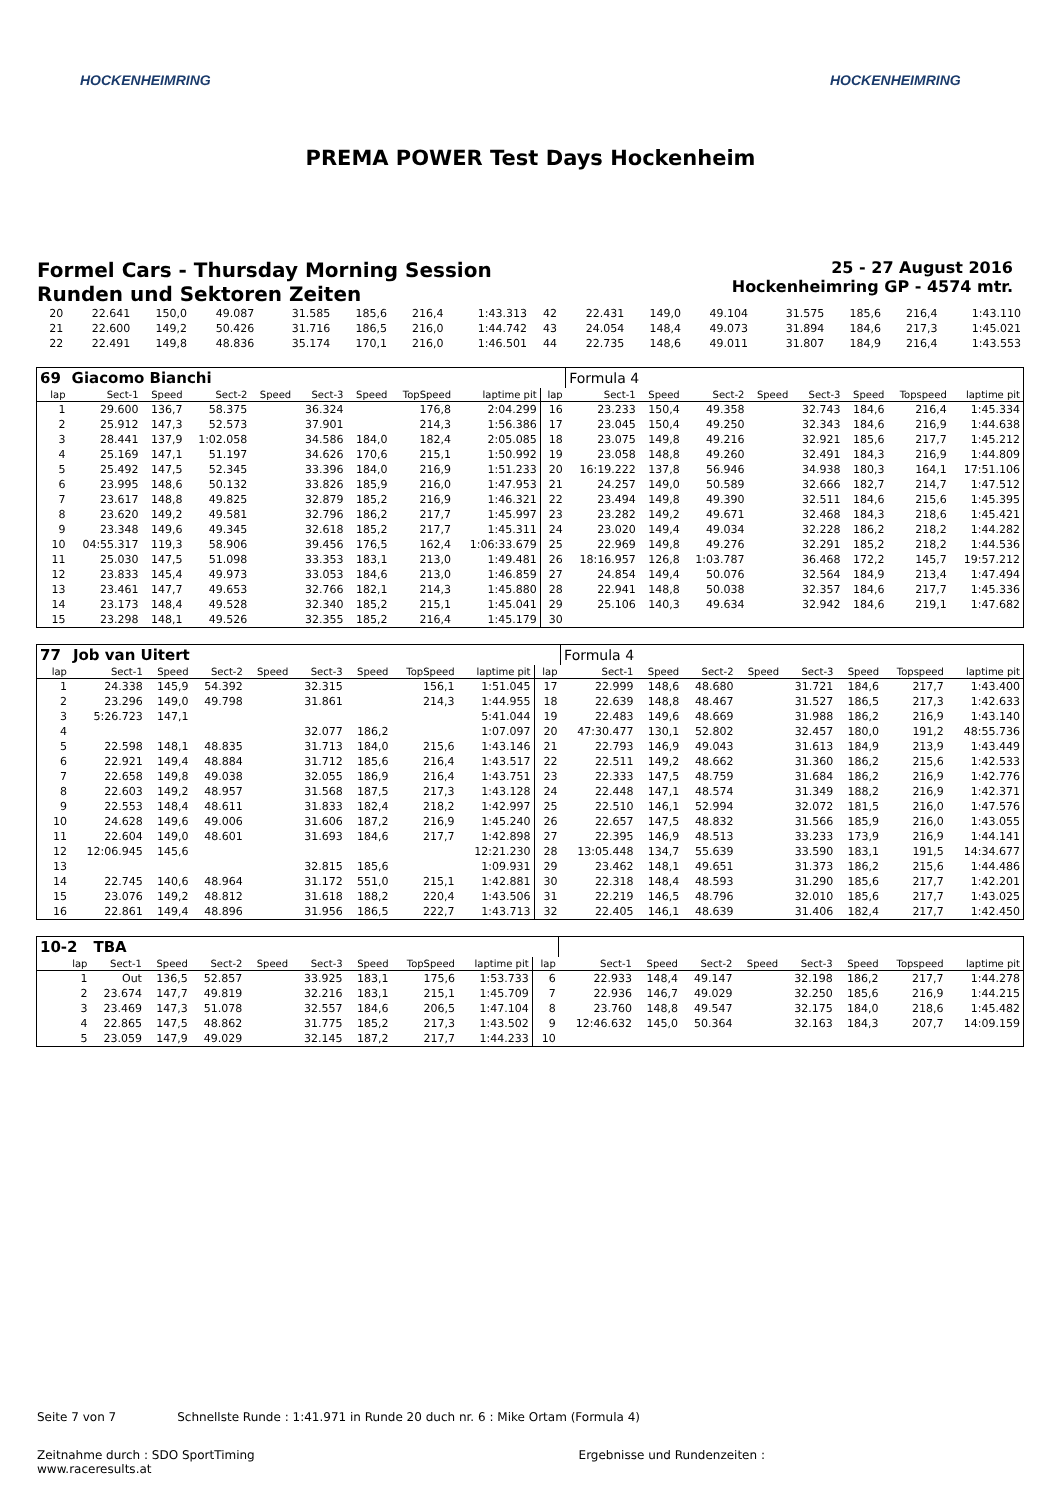HOCKENHEIMRING HOCKENHEIMRING
PREMA POWER Test Days Hockenheim
Formel Cars - Thursday Morning Session
Runden und Sektoren Zeiten
25 - 27 August 2016
Hockenheimring GP - 4574 mtr.
| 20 | 22.641 | 150,0 | 49.087 | | 31.585 | 185,6 | 216,4 | 1:43.313 | 42 | 22.431 | 149,0 | 49.104 | | 31.575 | 185,6 | 216,4 | 1:43.110 |
| 21 | 22.600 | 149,2 | 50.426 | | 31.716 | 186,5 | 216,0 | 1:44.742 | 43 | 24.054 | 148,4 | 49.073 | | 31.894 | 184,6 | 217,3 | 1:45.021 |
| 22 | 22.491 | 149,8 | 48.836 | | 35.174 | 170,1 | 216,0 | 1:46.501 | 44 | 22.735 | 148,6 | 49.011 | | 31.807 | 184,9 | 216,4 | 1:43.553 |
| 69 | Giacomo Bianchi | | | | | | | | | Formula 4 | | | | | | | |
| lap | Sect-1 | Speed | Sect-2 | Speed | Sect-3 | Speed | TopSpeed | laptime pit | lap | Sect-1 | Speed | Sect-2 | Speed | Sect-3 | Speed | Topspeed | laptime pit |
| 1 | 29.600 | 136,7 | 58.375 | | 36.324 | | 176,8 | 2:04.299 | 16 | 23.233 | 150,4 | 49.358 | | 32.743 | 184,6 | 216,4 | 1:45.334 |
| 2 | 25.912 | 147,3 | 52.573 | | 37.901 | | 214,3 | 1:56.386 | 17 | 23.045 | 150,4 | 49.250 | | 32.343 | 184,6 | 216,9 | 1:44.638 |
| 3 | 28.441 | 137,9 | 1:02.058 | | 34.586 | 184,0 | 182,4 | 2:05.085 | 18 | 23.075 | 149,8 | 49.216 | | 32.921 | 185,6 | 217,7 | 1:45.212 |
| 4 | 25.169 | 147,1 | 51.197 | | 34.626 | 170,6 | 215,1 | 1:50.992 | 19 | 23.058 | 148,8 | 49.260 | | 32.491 | 184,3 | 216,9 | 1:44.809 |
| 5 | 25.492 | 147,5 | 52.345 | | 33.396 | 184,0 | 216,9 | 1:51.233 | 20 | 16:19.222 | 137,8 | 56.946 | | 34.938 | 180,3 | 164,1 | 17:51.106 |
| 6 | 23.995 | 148,6 | 50.132 | | 33.826 | 185,9 | 216,0 | 1:47.953 | 21 | 24.257 | 149,0 | 50.589 | | 32.666 | 182,7 | 214,7 | 1:47.512 |
| 7 | 23.617 | 148,8 | 49.825 | | 32.879 | 185,2 | 216,9 | 1:46.321 | 22 | 23.494 | 149,8 | 49.390 | | 32.511 | 184,6 | 215,6 | 1:45.395 |
| 8 | 23.620 | 149,2 | 49.581 | | 32.796 | 186,2 | 217,7 | 1:45.997 | 23 | 23.282 | 149,2 | 49.671 | | 32.468 | 184,3 | 218,6 | 1:45.421 |
| 9 | 23.348 | 149,6 | 49.345 | | 32.618 | 185,2 | 217,7 | 1:45.311 | 24 | 23.020 | 149,4 | 49.034 | | 32.228 | 186,2 | 218,2 | 1:44.282 |
| 10 | 04:55.317 | 119,3 | 58.906 | | 39.456 | 176,5 | 162,4 | 1:06:33.679 | 25 | 22.969 | 149,8 | 49.276 | | 32.291 | 185,2 | 218,2 | 1:44.536 |
| 11 | 25.030 | 147,5 | 51.098 | | 33.353 | 183,1 | 213,0 | 1:49.481 | 26 | 18:16.957 | 126,8 | 1:03.787 | | 36.468 | 172,2 | 145,7 | 19:57.212 |
| 12 | 23.833 | 145,4 | 49.973 | | 33.053 | 184,6 | 213,0 | 1:46.859 | 27 | 24.854 | 149,4 | 50.076 | | 32.564 | 184,9 | 213,4 | 1:47.494 |
| 13 | 23.461 | 147,7 | 49.653 | | 32.766 | 182,1 | 214,3 | 1:45.880 | 28 | 22.941 | 148,8 | 50.038 | | 32.357 | 184,6 | 217,7 | 1:45.336 |
| 14 | 23.173 | 148,4 | 49.528 | | 32.340 | 185,2 | 215,1 | 1:45.041 | 29 | 25.106 | 140,3 | 49.634 | | 32.942 | 184,6 | 219,1 | 1:47.682 |
| 15 | 23.298 | 148,1 | 49.526 | | 32.355 | 185,2 | 216,4 | 1:45.179 | 30 | | | | | | | | |
| 77 | Job van Uitert | | | | | | | | | Formula 4 | | | | | | | |
| lap | Sect-1 | Speed | Sect-2 | Speed | Sect-3 | Speed | TopSpeed | laptime pit | lap | Sect-1 | Speed | Sect-2 | Speed | Sect-3 | Speed | Topspeed | laptime pit |
| 1 | 24.338 | 145,9 | 54.392 | | 32.315 | | 156,1 | 1:51.045 | 17 | 22.999 | 148,6 | 48.680 | | 31.721 | 184,6 | 217,7 | 1:43.400 |
| 2 | 23.296 | 149,0 | 49.798 | | 31.861 | | 214,3 | 1:44.955 | 18 | 22.639 | 148,8 | 48.467 | | 31.527 | 186,5 | 217,3 | 1:42.633 |
| 3 | 5:26.723 | 147,1 | | | | | | 5:41.044 | 19 | 22.483 | 149,6 | 48.669 | | 31.988 | 186,2 | 216,9 | 1:43.140 |
| 4 | | | | | 32.077 | 186,2 | | 1:07.097 | 20 | 47:30.477 | 130,1 | 52.802 | | 32.457 | 180,0 | 191,2 | 48:55.736 |
| 5 | 22.598 | 148,1 | 48.835 | | 31.713 | 184,0 | 215,6 | 1:43.146 | 21 | 22.793 | 146,9 | 49.043 | | 31.613 | 184,9 | 213,9 | 1:43.449 |
| 6 | 22.921 | 149,4 | 48.884 | | 31.712 | 185,6 | 216,4 | 1:43.517 | 22 | 22.511 | 149,2 | 48.662 | | 31.360 | 186,2 | 215,6 | 1:42.533 |
| 7 | 22.658 | 149,8 | 49.038 | | 32.055 | 186,9 | 216,4 | 1:43.751 | 23 | 22.333 | 147,5 | 48.759 | | 31.684 | 186,2 | 216,9 | 1:42.776 |
| 8 | 22.603 | 149,2 | 48.957 | | 31.568 | 187,5 | 217,3 | 1:43.128 | 24 | 22.448 | 147,1 | 48.574 | | 31.349 | 188,2 | 216,9 | 1:42.371 |
| 9 | 22.553 | 148,4 | 48.611 | | 31.833 | 182,4 | 218,2 | 1:42.997 | 25 | 22.510 | 146,1 | 52.994 | | 32.072 | 181,5 | 216,0 | 1:47.576 |
| 10 | 24.628 | 149,6 | 49.006 | | 31.606 | 187,2 | 216,9 | 1:45.240 | 26 | 22.657 | 147,5 | 48.832 | | 31.566 | 185,9 | 216,0 | 1:43.055 |
| 11 | 22.604 | 149,0 | 48.601 | | 31.693 | 184,6 | 217,7 | 1:42.898 | 27 | 22.395 | 146,9 | 48.513 | | 33.233 | 173,9 | 216,9 | 1:44.141 |
| 12 | 12:06.945 | 145,6 | | | | | | 12:21.230 | 28 | 13:05.448 | 134,7 | 55.639 | | 33.590 | 183,1 | 191,5 | 14:34.677 |
| 13 | | | | | 32.815 | 185,6 | | 1:09.931 | 29 | 23.462 | 148,1 | 49.651 | | 31.373 | 186,2 | 215,6 | 1:44.486 |
| 14 | 22.745 | 140,6 | 48.964 | | 31.172 | 551,0 | 215,1 | 1:42.881 | 30 | 22.318 | 148,4 | 48.593 | | 31.290 | 185,6 | 217,7 | 1:42.201 |
| 15 | 23.076 | 149,2 | 48.812 | | 31.618 | 188,2 | 220,4 | 1:43.506 | 31 | 22.219 | 146,5 | 48.796 | | 32.010 | 185,6 | 217,7 | 1:43.025 |
| 16 | 22.861 | 149,4 | 48.896 | | 31.956 | 186,5 | 222,7 | 1:43.713 | 32 | 22.405 | 146,1 | 48.639 | | 31.406 | 182,4 | 217,7 | 1:42.450 |
| 10-2 | TBA | | | | | | | | | | | | | | | | |
| lap | Sect-1 | Speed | Sect-2 | Speed | Sect-3 | Speed | TopSpeed | laptime pit | lap | Sect-1 | Speed | Sect-2 | Speed | Sect-3 | Speed | Topspeed | laptime pit |
| 1 | Out | 136,5 | 52.857 | | 33.925 | 183,1 | 175,6 | 1:53.733 | 6 | 22.933 | 148,4 | 49.147 | | 32.198 | 186,2 | 217,7 | 1:44.278 |
| 2 | 23.674 | 147,7 | 49.819 | | 32.216 | 183,1 | 215,1 | 1:45.709 | 7 | 22.936 | 146,7 | 49.029 | | 32.250 | 185,6 | 216,9 | 1:44.215 |
| 3 | 23.469 | 147,3 | 51.078 | | 32.557 | 184,6 | 206,5 | 1:47.104 | 8 | 23.760 | 148,8 | 49.547 | | 32.175 | 184,0 | 218,6 | 1:45.482 |
| 4 | 22.865 | 147,5 | 48.862 | | 31.775 | 185,2 | 217,3 | 1:43.502 | 9 | 12:46.632 | 145,0 | 50.364 | | 32.163 | 184,3 | 207,7 | 14:09.159 |
| 5 | 23.059 | 147,9 | 49.029 | | 32.145 | 187,2 | 217,7 | 1:44.233 | 10 | | | | | | | | |
Seite 7 von 7 Schnellste Runde : 1:41.971 in Runde 20 duch nr. 6 : Mike Ortam (Formula 4)
Zeitnahme durch : SDO SportTiming Ergebnisse und Rundenzeiten : www.raceresults.at